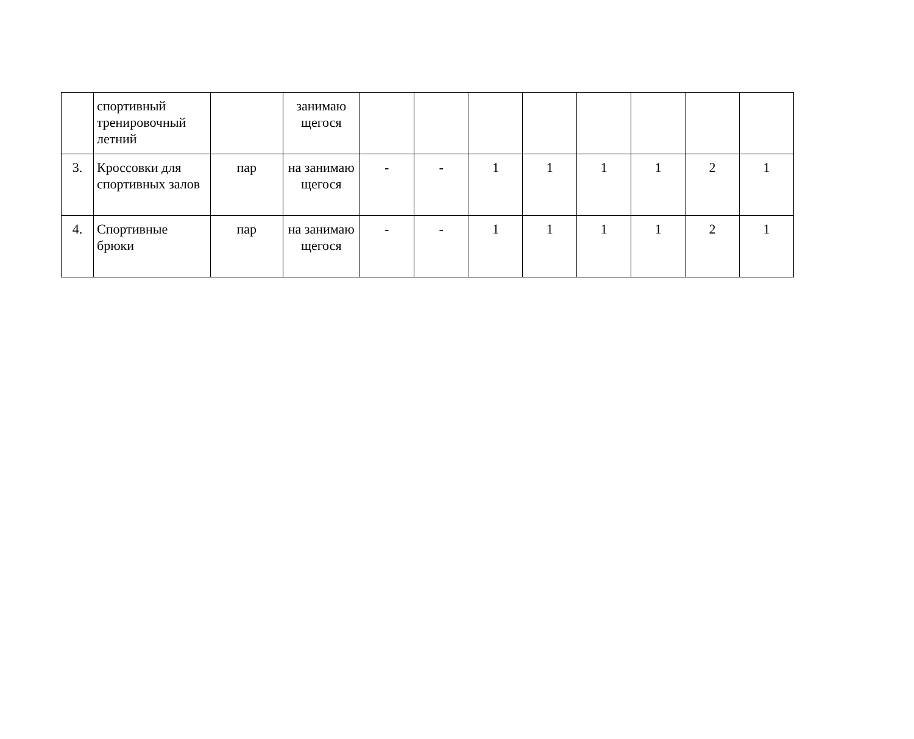| | спортивный тренировочный летний | | занимаю щегося | | | | | | | | |
| 3. | Кроссовки для спортивных залов | пар | на занимаю щегося | - | - | 1 | 1 | 1 | 1 | 2 | 1 |
| 4. | Спортивные брюки | пар | на занимаю щегося | - | - | 1 | 1 | 1 | 1 | 2 | 1 |